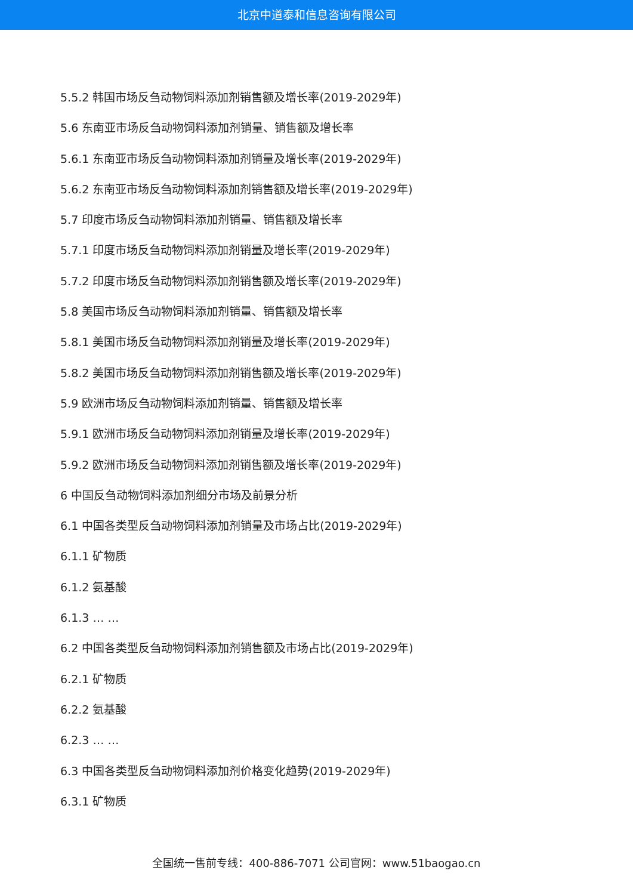北京中道泰和信息咨询有限公司
5.5.2 韩国市场反刍动物饲料添加剂销售额及增长率(2019-2029年)
5.6 东南亚市场反刍动物饲料添加剂销量、销售额及增长率
5.6.1 东南亚市场反刍动物饲料添加剂销量及增长率(2019-2029年)
5.6.2 东南亚市场反刍动物饲料添加剂销售额及增长率(2019-2029年)
5.7 印度市场反刍动物饲料添加剂销量、销售额及增长率
5.7.1 印度市场反刍动物饲料添加剂销量及增长率(2019-2029年)
5.7.2 印度市场反刍动物饲料添加剂销售额及增长率(2019-2029年)
5.8 美国市场反刍动物饲料添加剂销量、销售额及增长率
5.8.1 美国市场反刍动物饲料添加剂销量及增长率(2019-2029年)
5.8.2 美国市场反刍动物饲料添加剂销售额及增长率(2019-2029年)
5.9 欧洲市场反刍动物饲料添加剂销量、销售额及增长率
5.9.1 欧洲市场反刍动物饲料添加剂销量及增长率(2019-2029年)
5.9.2 欧洲市场反刍动物饲料添加剂销售额及增长率(2019-2029年)
6 中国反刍动物饲料添加剂细分市场及前景分析
6.1 中国各类型反刍动物饲料添加剂销量及市场占比(2019-2029年)
6.1.1 矿物质
6.1.2 氨基酸
6.1.3 … …
6.2 中国各类型反刍动物饲料添加剂销售额及市场占比(2019-2029年)
6.2.1 矿物质
6.2.2 氨基酸
6.2.3 … …
6.3 中国各类型反刍动物饲料添加剂价格变化趋势(2019-2029年)
6.3.1 矿物质
全国统一售前专线：400-886-7071 公司官网：www.51baogao.cn